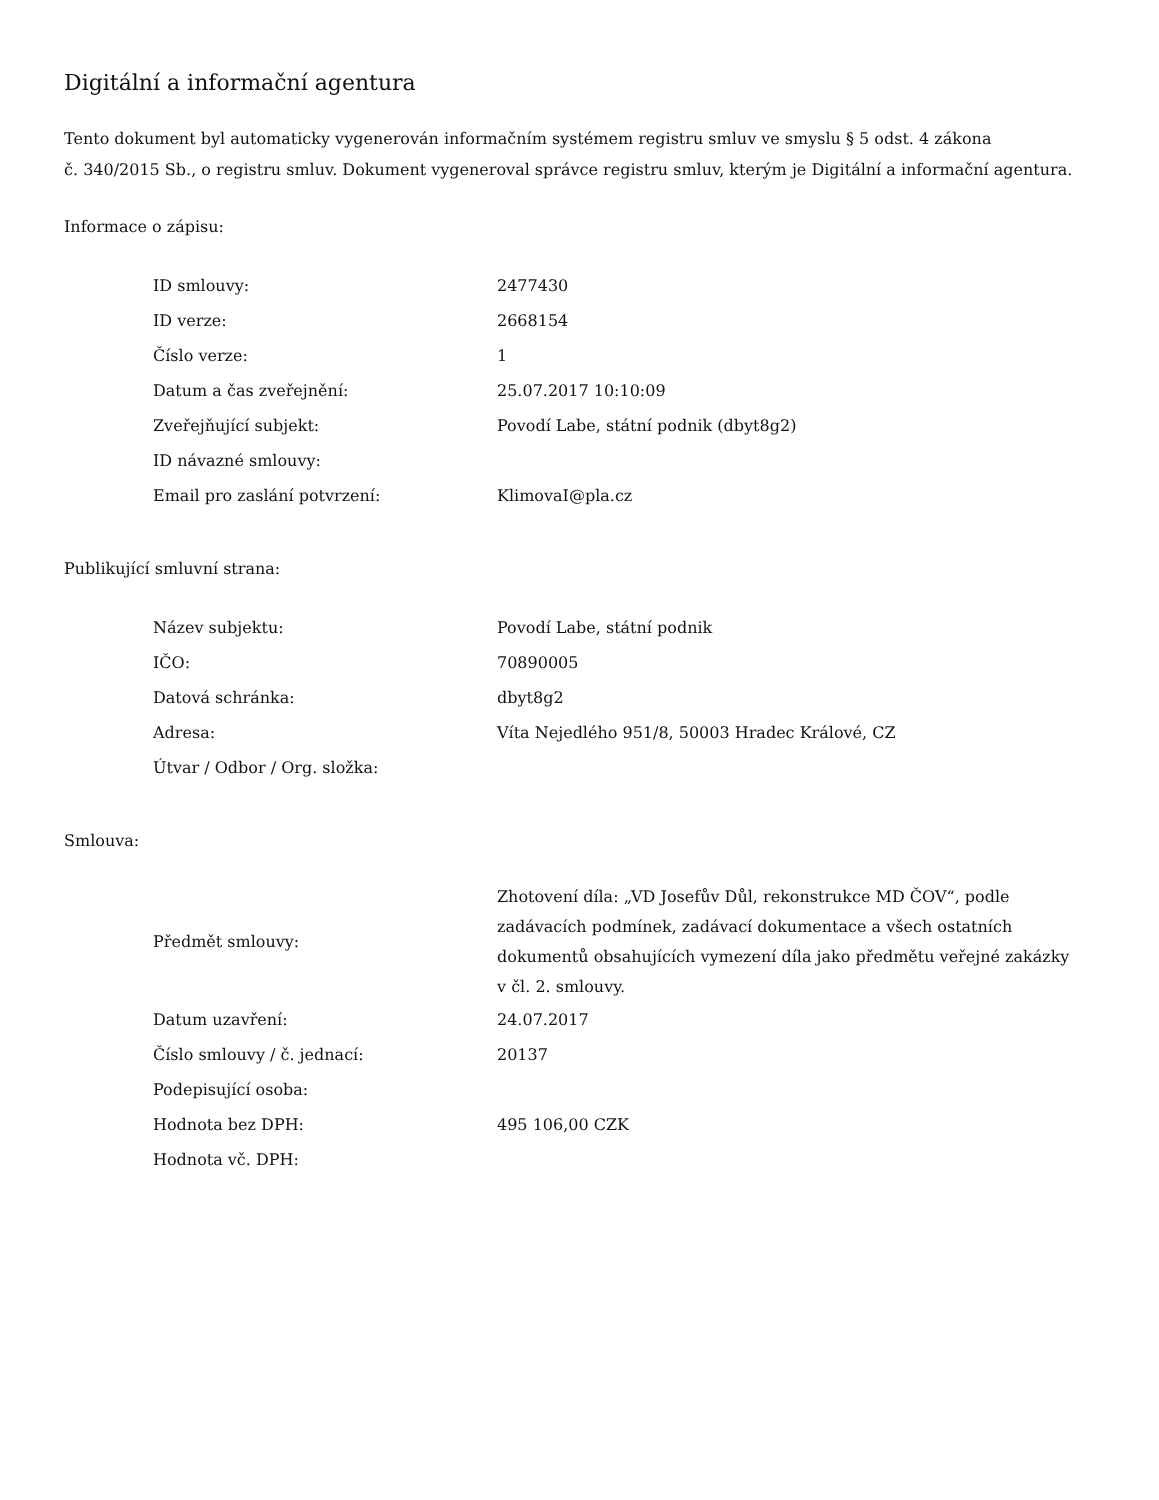Digitální a informační agentura
Tento dokument byl automaticky vygenerován informačním systémem registru smluv ve smyslu § 5 odst. 4 zákona
č. 340/2015 Sb., o registru smluv. Dokument vygeneroval správce registru smluv, kterým je Digitální a informační agentura.
Informace o zápisu:
| ID smlouvy: | 2477430 |
| ID verze: | 2668154 |
| Číslo verze: | 1 |
| Datum a čas zveřejnění: | 25.07.2017 10:10:09 |
| Zveřejňující subjekt: | Povodí Labe, státní podnik (dbyt8g2) |
| ID návazné smlouvy: | |
| Email pro zaslání potvrzení: | KlimovaI@pla.cz |
Publikující smluvní strana:
| Název subjektu: | Povodí Labe, státní podnik |
| IČO: | 70890005 |
| Datová schránka: | dbyt8g2 |
| Adresa: | Víta Nejedlého 951/8, 50003 Hradec Králové, CZ |
| Útvar / Odbor / Org. složka: | |
Smlouva:
| Předmět smlouvy: | Zhotovení díla: „VD Josefův Důl, rekonstrukce MD ČOV“, podle zadávacích podmínek, zadávací dokumentace a všech ostatních dokumentů obsahujících vymezení díla jako předmětu veřejné zakázky v čl. 2. smlouvy. |
| Datum uzavření: | 24.07.2017 |
| Číslo smlouvy / č. jednací: | 20137 |
| Podepisující osoba: | |
| Hodnota bez DPH: | 495 106,00 CZK |
| Hodnota vč. DPH: | |